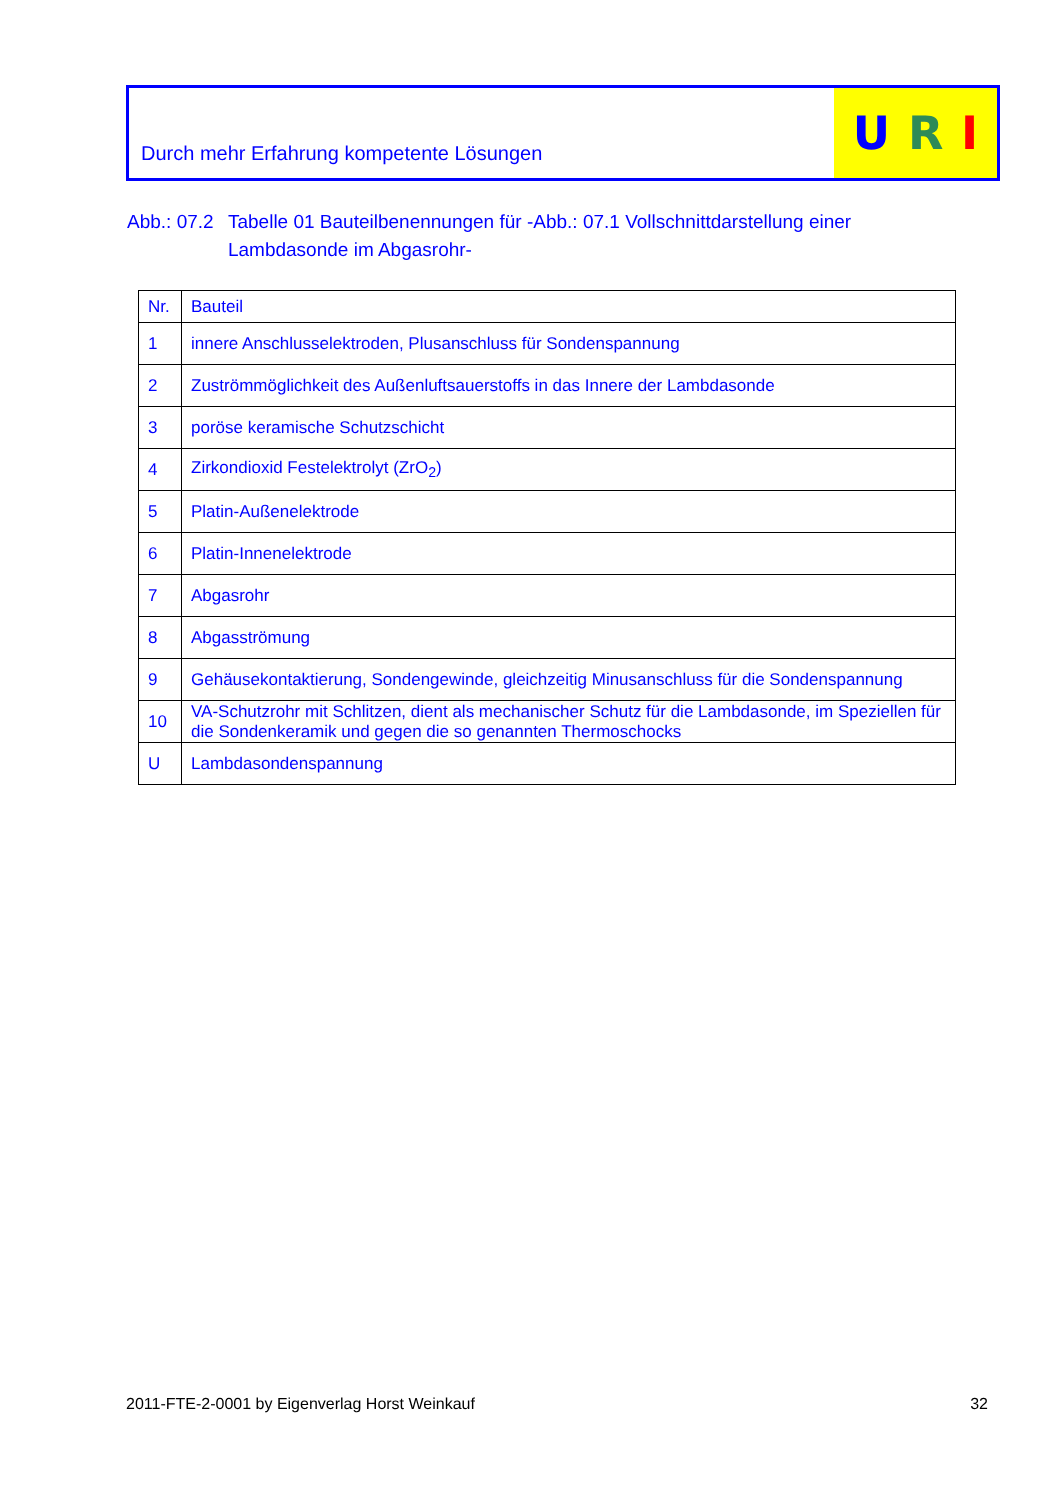Durch mehr Erfahrung kompetente Lösungen
U R I
Abb.: 07.2 Tabelle 01 Bauteilbenennungen für -Abb.: 07.1 Vollschnittdarstellung einer Lambdasonde im Abgasrohr-
| Nr. | Bauteil |
| --- | --- |
| 1 | innere Anschlusselektroden, Plusanschluss für Sondenspannung |
| 2 | Zuströmmöglichkeit des Außenluftsauerstoffs in das Innere der Lambdasonde |
| 3 | poröse keramische Schutzschicht |
| 4 | Zirkondioxid Festelektrolyt (ZrO<sub>2</sub>) |
| 5 | Platin-Außenelektrode |
| 6 | Platin-Innenelektrode |
| 7 | Abgasrohr |
| 8 | Abgasströmung |
| 9 | Gehäusekontaktierung, Sondengewinde, gleichzeitig Minusanschluss für die Sondenspannung |
| 10 | VA-Schutzrohr mit Schlitzen, dient als mechanischer Schutz für die Lambdasonde, im Speziellen für die Sondenkeramik und gegen die so genannten Thermoschocks |
| U | Lambdasondenspannung |
2011-FTE-2-0001 by Eigenverlag Horst Weinkauf 32